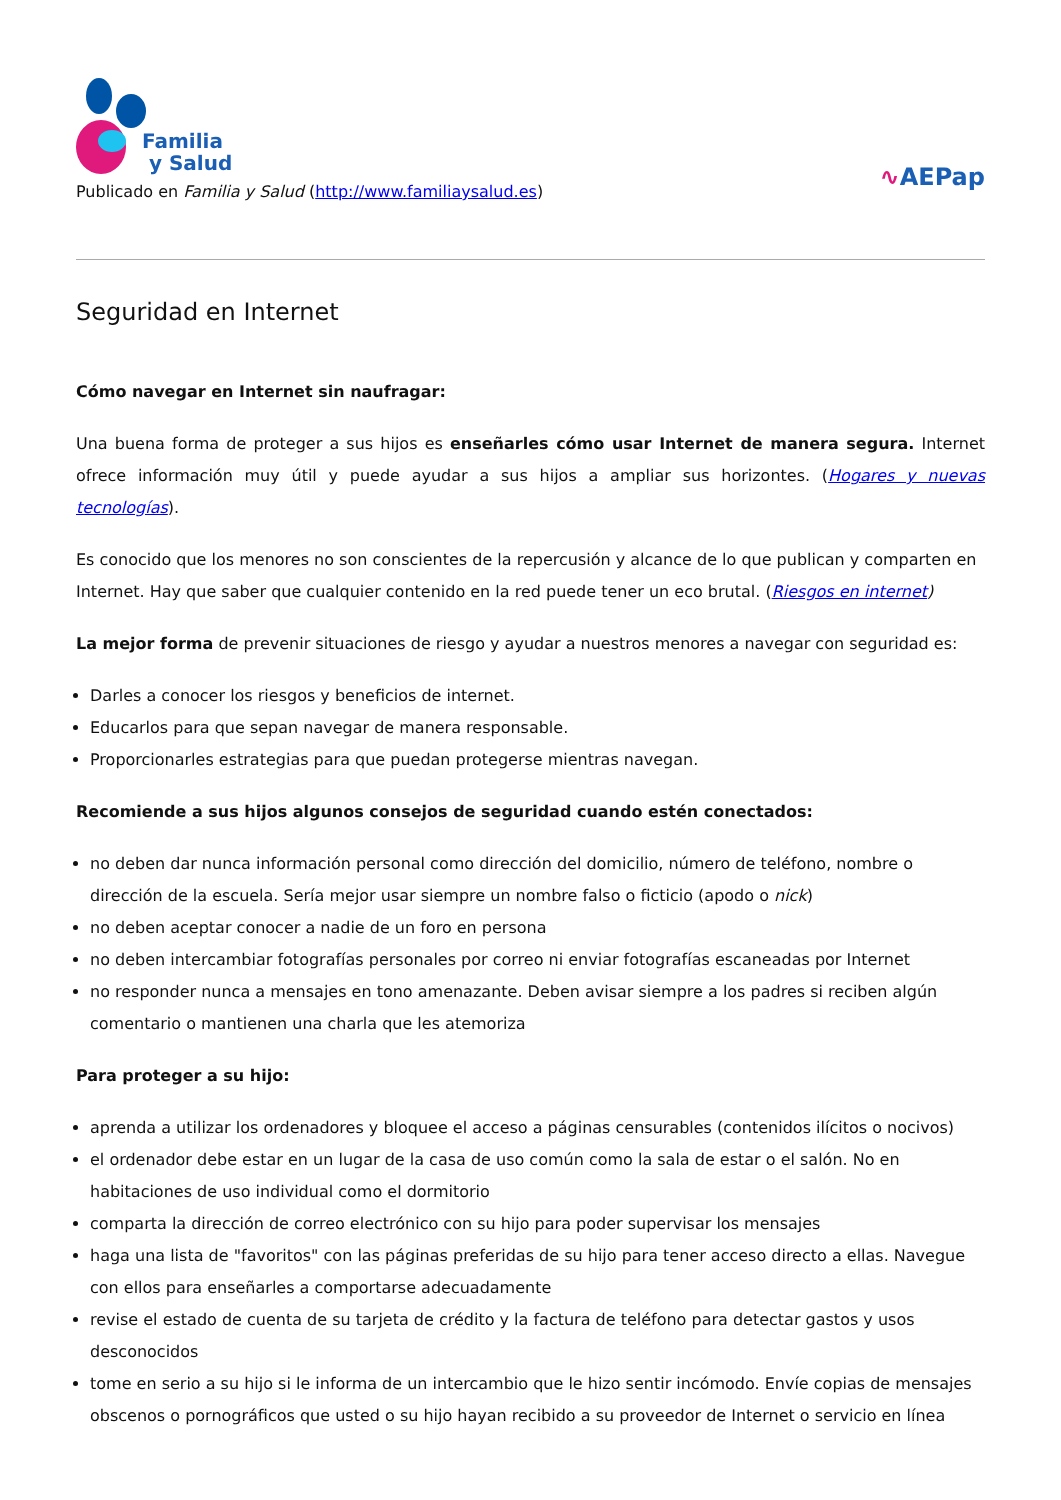Familia
y Salud
Publicado en Familia y Salud (http://www.familiaysalud.es)
∿AEPap
Seguridad en Internet
Cómo navegar en Internet sin naufragar:
Una buena forma de proteger a sus hijos es enseñarles cómo usar Internet de manera segura. Internet ofrece información muy útil y puede ayudar a sus hijos a ampliar sus horizontes. (Hogares y nuevas tecnologías).
Es conocido que los menores no son conscientes de la repercusión y alcance de lo que publican y comparten en Internet. Hay que saber que cualquier contenido en la red puede tener un eco brutal. (Riesgos en internet)
La mejor forma de prevenir situaciones de riesgo y ayudar a nuestros menores a navegar con seguridad es:
Darles a conocer los riesgos y beneficios de internet.
Educarlos para que sepan navegar de manera responsable.
Proporcionarles estrategias para que puedan protegerse mientras navegan.
Recomiende a sus hijos algunos consejos de seguridad cuando estén conectados:
no deben dar nunca información personal como dirección del domicilio, número de teléfono, nombre o dirección de la escuela. Sería mejor usar siempre un nombre falso o ficticio (apodo o nick)
no deben aceptar conocer a nadie de un foro en persona
no deben intercambiar fotografías personales por correo ni enviar fotografías escaneadas por Internet
no responder nunca a mensajes en tono amenazante. Deben avisar siempre a los padres si reciben algún comentario o mantienen una charla que les atemoriza
Para proteger a su hijo:
aprenda a utilizar los ordenadores y bloquee el acceso a páginas censurables (contenidos ilícitos o nocivos)
el ordenador debe estar en un lugar de la casa de uso común como la sala de estar o el salón. No en habitaciones de uso individual como el dormitorio
comparta la dirección de correo electrónico con su hijo para poder supervisar los mensajes
haga una lista de "favoritos" con las páginas preferidas de su hijo para tener acceso directo a ellas. Navegue con ellos para enseñarles a comportarse adecuadamente
revise el estado de cuenta de su tarjeta de crédito y la factura de teléfono para detectar gastos y usos desconocidos
tome en serio a su hijo si le informa de un intercambio que le hizo sentir incómodo. Envíe copias de mensajes obscenos o pornográficos que usted o su hijo hayan recibido a su proveedor de Internet o servicio en línea